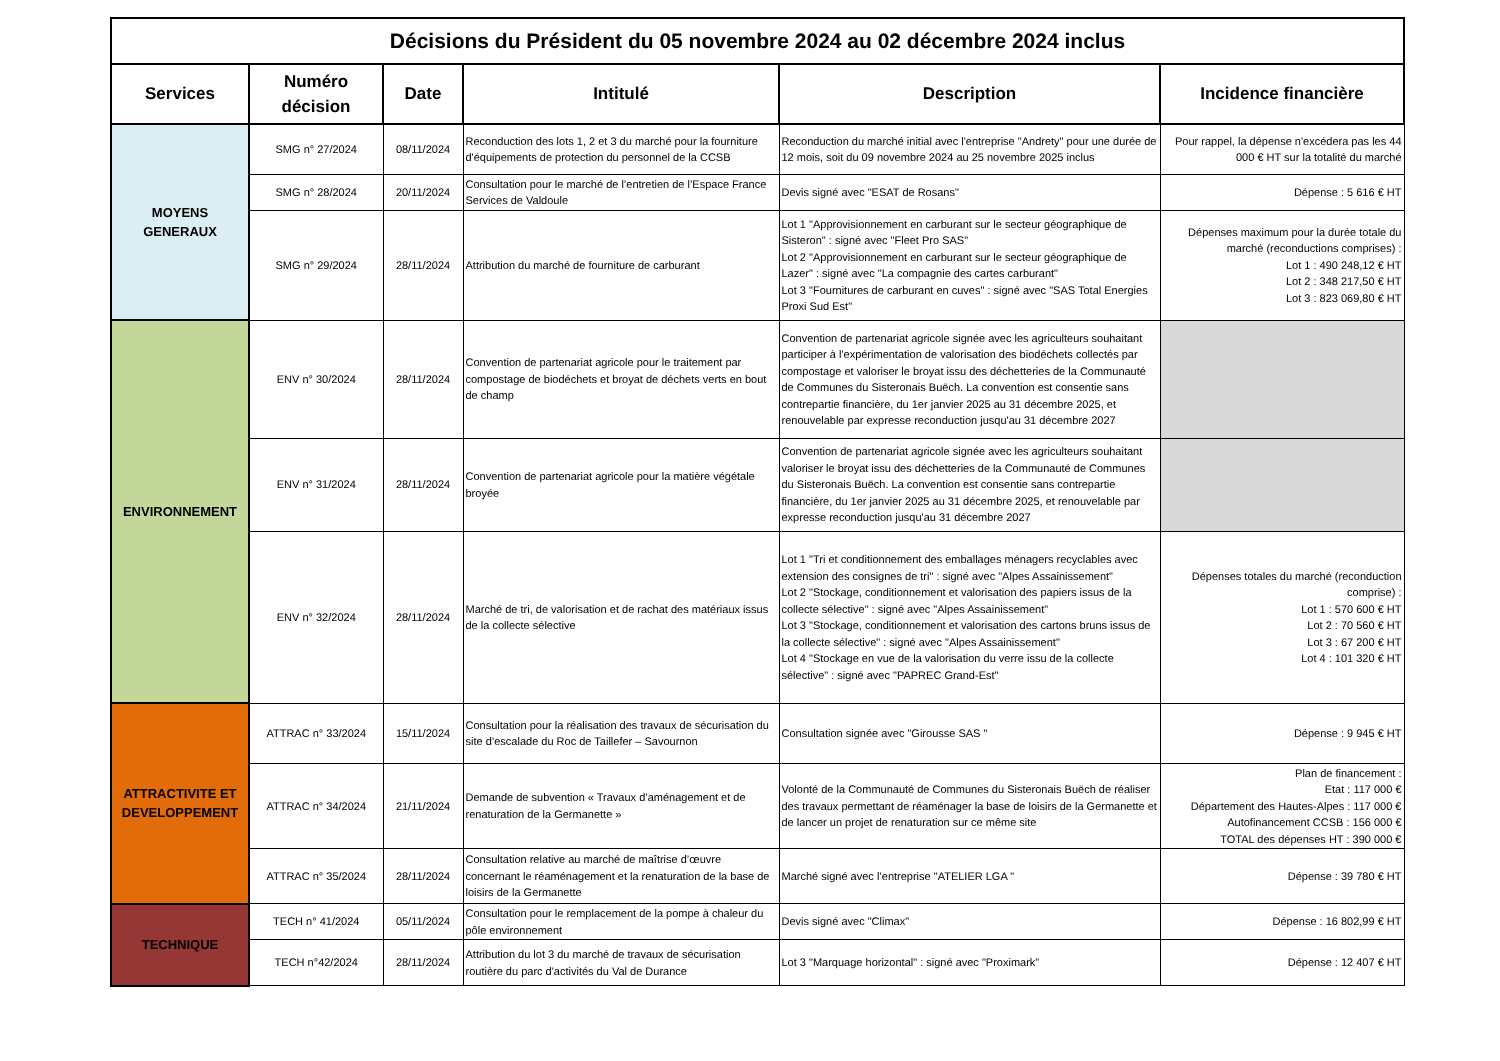| Décisions du Président du 05 novembre 2024 au 02 décembre 2024 inclus | | | | | |
| Services | Numéro décision | Date | Intitulé | Description | Incidence financière |
| MOYENS GENERAUX | SMG n° 27/2024 | 08/11/2024 | Reconduction des lots 1, 2 et 3 du marché pour la fourniture d'équipements de protection du personnel de la CCSB | Reconduction du marché initial avec l'entreprise "Andrety" pour une durée de 12 mois, soit du 09 novembre 2024 au 25 novembre 2025 inclus | Pour rappel, la dépense n'excédera pas les 44 000 € HT sur la totalité du marché |
| | SMG n° 28/2024 | 20/11/2024 | Consultation pour le marché de l’entretien de l’Espace France Services de Valdoule | Devis signé avec "ESAT de Rosans" | Dépense : 5 616 € HT |
| | SMG n° 29/2024 | 28/11/2024 | Attribution du marché de fourniture de carburant | Lot 1 "Approvisionnement en carburant sur le secteur géographique de Sisteron" : signé avec "Fleet Pro SAS" Lot 2 "Approvisionnement en carburant sur le secteur géographique de Lazer" : signé avec "La compagnie des cartes carburant" Lot 3 "Fournitures de carburant en cuves" : signé avec "SAS Total Energies Proxi Sud Est" | Dépenses maximum pour la durée totale du marché (reconductions comprises) : Lot 1 : 490 248,12 € HT Lot 2 : 348 217,50 € HT Lot 3 : 823 069,80 € HT |
| ENVIRONNEMENT | ENV n° 30/2024 | 28/11/2024 | Convention de partenariat agricole pour le traitement par compostage de biodéchets et broyat de déchets verts en bout de champ | Convention de partenariat agricole signée avec les agriculteurs souhaitant participer à l'expérimentation de valorisation des biodéchets collectés par compostage et valoriser le broyat issu des déchetteries de la Communauté de Communes du Sisteronais Buëch. La convention est consentie sans contrepartie financière, du 1er janvier 2025 au 31 décembre 2025, et renouvelable par expresse reconduction jusqu'au 31 décembre 2027 | |
| | ENV n° 31/2024 | 28/11/2024 | Convention de partenariat agricole pour la matière végétale broyée | Convention de partenariat agricole signée avec les agriculteurs souhaitant valoriser le broyat issu des déchetteries de la Communauté de Communes du Sisteronais Buëch. La convention est consentie sans contrepartie financière, du 1er janvier 2025 au 31 décembre 2025, et renouvelable par expresse reconduction jusqu'au 31 décembre 2027 | |
| | ENV n° 32/2024 | 28/11/2024 | Marché de tri, de valorisation et de rachat des matériaux issus de la collecte sélective | Lot 1 "Tri et conditionnement des emballages ménagers recyclables avec extension des consignes de tri" : signé avec "Alpes Assainissement" Lot 2 "Stockage, conditionnement et valorisation des papiers issus de la collecte sélective" : signé avec "Alpes Assainissement" Lot 3 "Stockage, conditionnement et valorisation des cartons bruns issus de la collecte sélective" : signé avec "Alpes Assainissement" Lot 4 "Stockage en vue de la valorisation du verre issu de la collecte sélective" : signé avec "PAPREC Grand-Est" | Dépenses totales du marché (reconduction comprise) : Lot 1 : 570 600 € HT Lot 2 : 70 560 € HT Lot 3 : 67 200 € HT Lot 4 : 101 320 € HT |
| ATTRACTIVITE ET DEVELOPPEMENT | ATTRAC n° 33/2024 | 15/11/2024 | Consultation pour la réalisation des travaux de sécurisation du site d’escalade du Roc de Taillefer – Savournon | Consultation signée avec "Girousse SAS " | Dépense : 9 945 € HT |
| | ATTRAC n° 34/2024 | 21/11/2024 | Demande de subvention « Travaux d’aménagement et de renaturation de la Germanette » | Volonté de la Communauté de Communes du Sisteronais Buëch de réaliser des travaux permettant de réaménager la base de loisirs de la Germanette et de lancer un projet de renaturation sur ce même site | Plan de financement : Etat : 117 000 € Département des Hautes-Alpes : 117 000 € Autofinancement CCSB : 156 000 € TOTAL des dépenses HT : 390 000 € |
| | ATTRAC n° 35/2024 | 28/11/2024 | Consultation relative au marché de maîtrise d’œuvre concernant le réaménagement et la renaturation de la base de loisirs de la Germanette | Marché signé avec l’entreprise "ATELIER LGA " | Dépense : 39 780 € HT |
| TECHNIQUE | TECH n° 41/2024 | 05/11/2024 | Consultation pour le remplacement de la pompe à chaleur du pôle environnement | Devis signé avec "Climax" | Dépense : 16 802,99 € HT |
| | TECH n°42/2024 | 28/11/2024 | Attribution du lot 3 du marché de travaux de sécurisation routière du parc d'activités du Val de Durance | Lot 3 "Marquage horizontal" : signé avec "Proximark" | Dépense : 12 407 € HT |